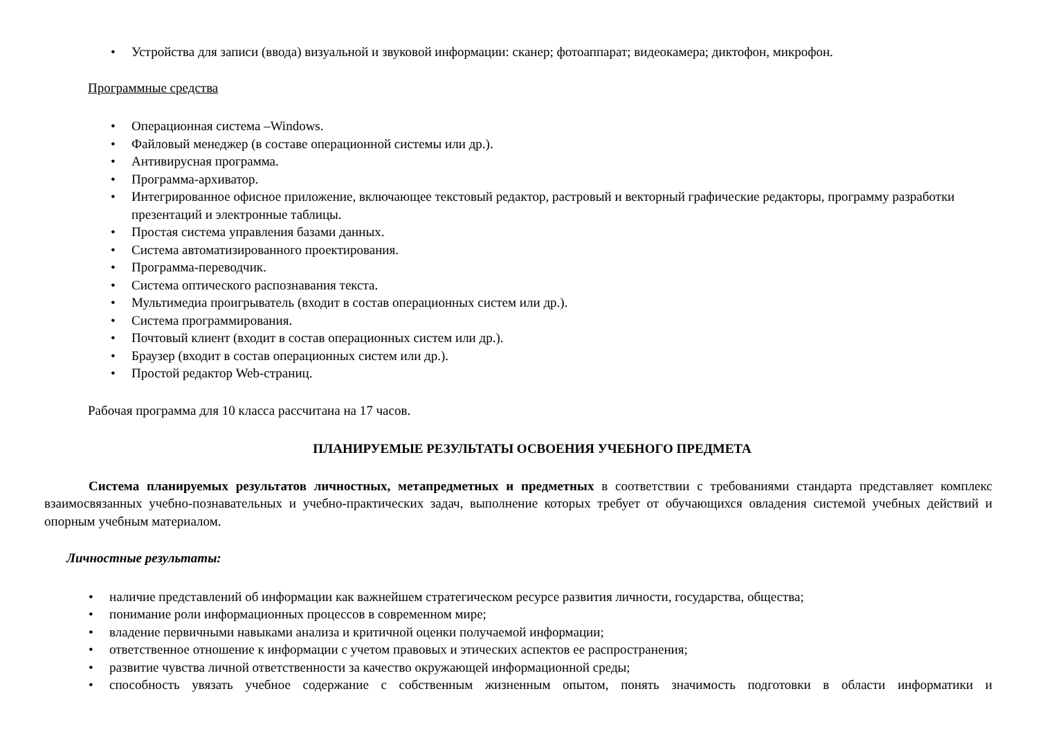• Устройства для записи (ввода) визуальной и звуковой информации: сканер; фотоаппарат; видеокамера; диктофон, микрофон.
Программные средства
• Операционная система –Windows.
• Файловый менеджер (в составе операционной системы или др.).
• Антивирусная программа.
• Программа-архиватор.
• Интегрированное офисное приложение, включающее текстовый редактор, растровый и векторный графические редакторы, программу разработки презентаций и электронные таблицы.
• Простая система управления базами данных.
• Система автоматизированного проектирования.
• Программа-переводчик.
• Система оптического распознавания текста.
• Мультимедиа проигрыватель (входит в состав операционных систем или др.).
• Система программирования.
• Почтовый клиент (входит в состав операционных систем или др.).
• Браузер (входит в состав операционных систем или др.).
• Простой редактор Web-страниц.
Рабочая программа для 10 класса рассчитана на 17 часов.
ПЛАНИРУЕМЫЕ РЕЗУЛЬТАТЫ ОСВОЕНИЯ УЧЕБНОГО ПРЕДМЕТА
Система планируемых результатов личностных, метапредметных и предметных в соответствии с требованиями стандарта представляет комплекс взаимосвязанных учебно-познавательных и учебно-практических задач, выполнение которых требует от обучающихся овладения системой учебных действий и опорным учебным материалом.
Личностные результаты:
• наличие представлений об информации как важнейшем стратегическом ресурсе развития личности, государства, общества;
• понимание роли информационных процессов в современном мире;
• владение первичными навыками анализа и критичной оценки получаемой информации;
• ответственное отношение к информации с учетом правовых и этических аспектов ее распространения;
• развитие чувства личной ответственности за качество окружающей информационной среды;
• способность увязать учебное содержание с собственным жизненным опытом, понять значимость подготовки в области информатики и